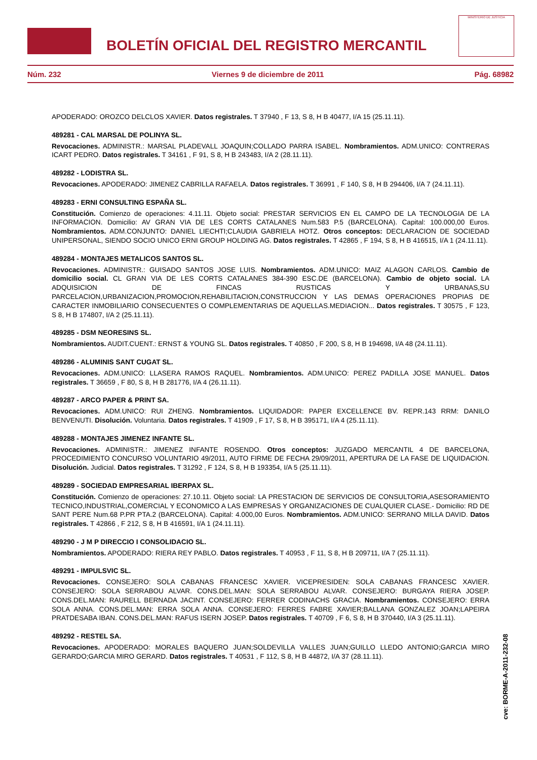BOLETÍN OFICIAL DEL REGISTRO MERCANTIL
MINISTERIO DE JUSTICIA
Núm. 232 Viernes 9 de diciembre de 2011 Pág. 68982
APODERADO: OROZCO DELCLOS XAVIER. Datos registrales. T 37940 , F 13, S 8, H B 40477, I/A 15 (25.11.11).
489281 - CAL MARSAL DE POLINYA SL.
Revocaciones. ADMINISTR.: MARSAL PLADEVALL JOAQUIN;COLLADO PARRA ISABEL. Nombramientos. ADM.UNICO: CONTRERAS ICART PEDRO. Datos registrales. T 34161 , F 91, S 8, H B 243483, I/A 2 (28.11.11).
489282 - LODISTRA SL.
Revocaciones. APODERADO: JIMENEZ CABRILLA RAFAELA. Datos registrales. T 36991 , F 140, S 8, H B 294406, I/A 7 (24.11.11).
489283 - ERNI CONSULTING ESPAÑA SL.
Constitución. Comienzo de operaciones: 4.11.11. Objeto social: PRESTAR SERVICIOS EN EL CAMPO DE LA TECNOLOGIA DE LA INFORMACION. Domicilio: AV GRAN VIA DE LES CORTS CATALANES Num.583 P.5 (BARCELONA). Capital: 100.000,00 Euros. Nombramientos. ADM.CONJUNTO: DANIEL LIECHTI;CLAUDIA GABRIELA HOTZ. Otros conceptos: DECLARACION DE SOCIEDAD UNIPERSONAL, SIENDO SOCIO UNICO ERNI GROUP HOLDING AG. Datos registrales. T 42865 , F 194, S 8, H B 416515, I/A 1 (24.11.11).
489284 - MONTAJES METALICOS SANTOS SL.
Revocaciones. ADMINISTR.: GUISADO SANTOS JOSE LUIS. Nombramientos. ADM.UNICO: MAIZ ALAGON CARLOS. Cambio de domicilio social. CL GRAN VIA DE LES CORTS CATALANES 384-390 ESC.DE (BARCELONA). Cambio de objeto social. LA ADQUISICION DE FINCAS RUSTICAS Y URBANAS,SU PARCELACION,URBANIZACION,PROMOCION,REHABILITACION,CONSTRUCCION Y LAS DEMAS OPERACIONES PROPIAS DE CARACTER INMOBILIARIO CONSECUENTES O COMPLEMENTARIAS DE AQUELLAS.MEDIACION... Datos registrales. T 30575 , F 123, S 8, H B 174807, I/A 2 (25.11.11).
489285 - DSM NEORESINS SL.
Nombramientos. AUDIT.CUENT.: ERNST & YOUNG SL. Datos registrales. T 40850 , F 200, S 8, H B 194698, I/A 48 (24.11.11).
489286 - ALUMINIS SANT CUGAT SL.
Revocaciones. ADM.UNICO: LLASERA RAMOS RAQUEL. Nombramientos. ADM.UNICO: PEREZ PADILLA JOSE MANUEL. Datos registrales. T 36659 , F 80, S 8, H B 281776, I/A 4 (26.11.11).
489287 - ARCO PAPER & PRINT SA.
Revocaciones. ADM.UNICO: RUI ZHENG. Nombramientos. LIQUIDADOR: PAPER EXCELLENCE BV. REPR.143 RRM: DANILO BENVENUTI. Disolución. Voluntaria. Datos registrales. T 41909 , F 17, S 8, H B 395171, I/A 4 (25.11.11).
489288 - MONTAJES JIMENEZ INFANTE SL.
Revocaciones. ADMINISTR.: JIMENEZ INFANTE ROSENDO. Otros conceptos: JUZGADO MERCANTIL 4 DE BARCELONA, PROCEDIMIENTO CONCURSO VOLUNTARIO 49/2011, AUTO FIRME DE FECHA 29/09/2011, APERTURA DE LA FASE DE LIQUIDACION. Disolución. Judicial. Datos registrales. T 31292 , F 124, S 8, H B 193354, I/A 5 (25.11.11).
489289 - SOCIEDAD EMPRESARIAL IBERPAX SL.
Constitución. Comienzo de operaciones: 27.10.11. Objeto social: LA PRESTACION DE SERVICIOS DE CONSULTORIA,ASESORAMIENTO TECNICO,INDUSTRIAL,COMERCIAL Y ECONOMICO A LAS EMPRESAS Y ORGANIZACIONES DE CUALQUIER CLASE.- Domicilio: RD DE SANT PERE Num.68 P.PR PTA.2 (BARCELONA). Capital: 4.000,00 Euros. Nombramientos. ADM.UNICO: SERRANO MILLA DAVID. Datos registrales. T 42866 , F 212, S 8, H B 416591, I/A 1 (24.11.11).
489290 - J M P DIRECCIO I CONSOLIDACIO SL.
Nombramientos. APODERADO: RIERA REY PABLO. Datos registrales. T 40953 , F 11, S 8, H B 209711, I/A 7 (25.11.11).
489291 - IMPULSVIC SL.
Revocaciones. CONSEJERO: SOLA CABANAS FRANCESC XAVIER. VICEPRESIDEN: SOLA CABANAS FRANCESC XAVIER. CONSEJERO: SOLA SERRABOU ALVAR. CONS.DEL.MAN: SOLA SERRABOU ALVAR. CONSEJERO: BURGAYA RIERA JOSEP. CONS.DEL.MAN: RAURELL BERNADA JACINT. CONSEJERO: FERRER CODINACHS GRACIA. Nombramientos. CONSEJERO: ERRA SOLA ANNA. CONS.DEL.MAN: ERRA SOLA ANNA. CONSEJERO: FERRES FABRE XAVIER;BALLANA GONZALEZ JOAN;LAPEIRA PRATDESABA IBAN. CONS.DEL.MAN: RAFUS ISERN JOSEP. Datos registrales. T 40709 , F 6, S 8, H B 370440, I/A 3 (25.11.11).
489292 - RESTEL SA.
Revocaciones. APODERADO: MORALES BAQUERO JUAN;SOLDEVILLA VALLES JUAN;GUILLO LLEDO ANTONIO;GARCIA MIRO GERARDO;GARCIA MIRO GERARD. Datos registrales. T 40531 , F 112, S 8, H B 44872, I/A 37 (28.11.11).
cve: BORME-A-2011-232-08